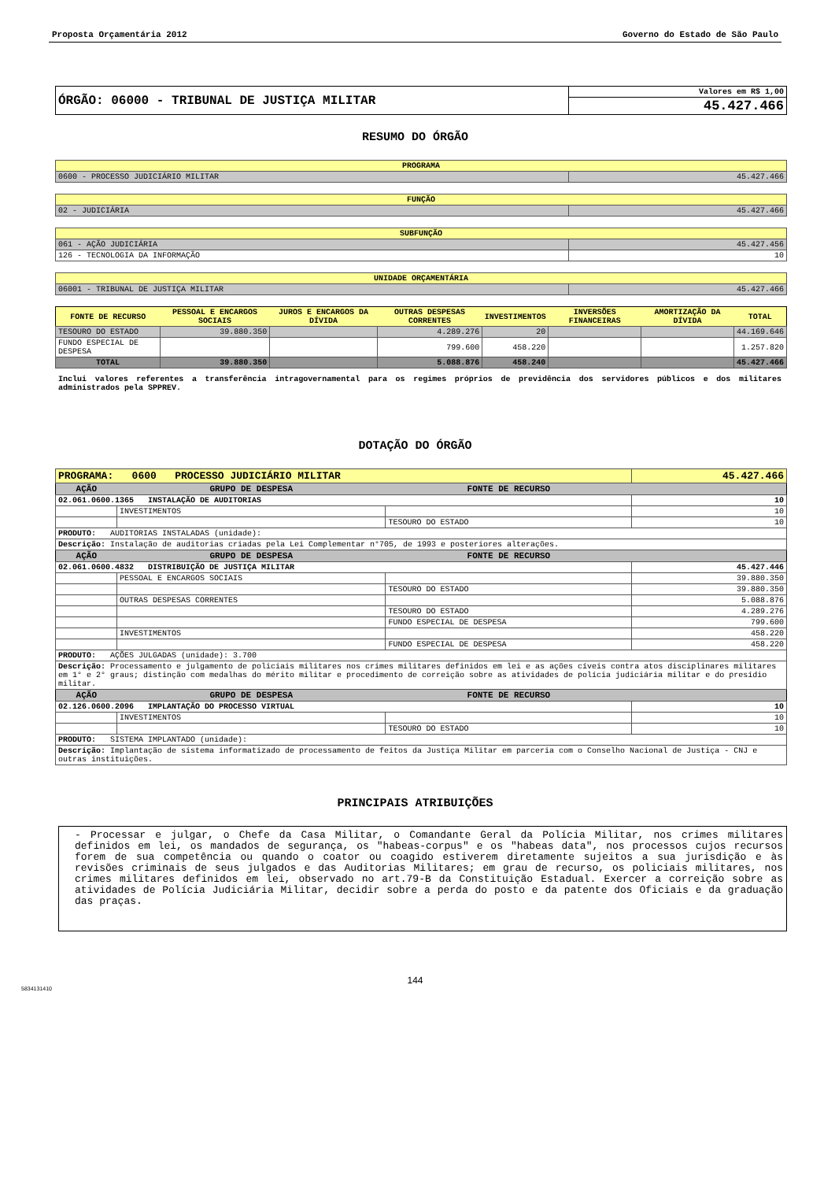Proposta Orçamentária 2012 Governo do Estado de São Paulo
| ÓRGÃO: 06000 - TRIBUNAL DE JUSTIÇA MILITAR | Valores em R$ 1,00 |
| | 45.427.466 |
RESUMO DO ÓRGÃO
| PROGRAMA | |
| 0600 - PROCESSO JUDICIÁRIO MILITAR | 45.427.466 |
| FUNÇÃO | |
| 02 - JUDICIÁRIA | 45.427.466 |
| SUBFUNÇÃO | |
| 061 - AÇÃO JUDICIÁRIA | 45.427.456 |
| 126 - TECNOLOGIA DA INFORMAÇÃO | 10 |
| UNIDADE ORÇAMENTÁRIA | |
| 06001 - TRIBUNAL DE JUSTIÇA MILITAR | 45.427.466 |
| FONTE DE RECURSO | PESSOAL E ENCARGOS SOCIAIS | JUROS E ENCARGOS DA DÍVIDA | OUTRAS DESPESAS CORRENTES | INVESTIMENTOS | INVERSÕES FINANCEIRAS | AMORTIZAÇÃO DA DÍVIDA | TOTAL |
| --- | --- | --- | --- | --- | --- | --- | --- |
| TESOURO DO ESTADO | 39.880.350 | | 4.289.276 | 20 | | | 44.169.646 |
| FUNDO ESPECIAL DE DESPESA | | | 799.600 | 458.220 | | | 1.257.820 |
| TOTAL | 39.880.350 | | 5.088.876 | 458.240 | | | 45.427.466 |
Inclui valores referentes a transferência intragovernamental para os regimes próprios de previdência dos servidores públicos e dos militares administrados pela SPPREV.
DOTAÇÃO DO ÓRGÃO
| PROGRAMA: 0600 PROCESSO JUDICIÁRIO MILITAR | | | 45.427.466 |
| AÇÃO | GRUPO DE DESPESA | FONTE DE RECURSO | |
| 02.061.0600.1365 INSTALAÇÃO DE AUDITORIAS | | | 10 |
| | INVESTIMENTOS | | 10 |
| | | TESOURO DO ESTADO | 10 |
| PRODUTO: AUDITORIAS INSTALADAS (unidade): | | | |
| Descrição: Instalação de auditorias criadas pela Lei Complementar n°705, de 1993 e posteriores alterações. | | | |
| AÇÃO | GRUPO DE DESPESA | FONTE DE RECURSO | |
| 02.061.0600.4832 DISTRIBUIÇÃO DE JUSTIÇA MILITAR | | | 45.427.446 |
| | PESSOAL E ENCARGOS SOCIAIS | | 39.880.350 |
| | | TESOURO DO ESTADO | 39.880.350 |
| | OUTRAS DESPESAS CORRENTES | | 5.088.876 |
| | | TESOURO DO ESTADO | 4.289.276 |
| | | FUNDO ESPECIAL DE DESPESA | 799.600 |
| | INVESTIMENTOS | | 458.220 |
| | | FUNDO ESPECIAL DE DESPESA | 458.220 |
| PRODUTO: AÇÕES JULGADAS (unidade): 3.700 | | | |
| Descrição: Processamento e julgamento de policiais militares nos crimes militares definidos em lei e as ações cíveis contra atos disciplinares militares em 1° e 2° graus; distinção com medalhas do mérito militar e procedimento de correição sobre as atividades de polícia judiciária militar e do presídio militar. | | | |
| AÇÃO | GRUPO DE DESPESA | FONTE DE RECURSO | |
| 02.126.0600.2096 IMPLANTAÇÃO DO PROCESSO VIRTUAL | | | 10 |
| | INVESTIMENTOS | | 10 |
| | | TESOURO DO ESTADO | 10 |
| PRODUTO: SISTEMA IMPLANTADO (unidade): | | | |
| Descrição: Implantação de sistema informatizado de processamento de feitos da Justiça Militar em parceria com o Conselho Nacional de Justiça - CNJ e outras instituições. | | | |
PRINCIPAIS ATRIBUIÇÕES
- Processar e julgar, o Chefe da Casa Militar, o Comandante Geral da Polícia Militar, nos crimes militares definidos em lei, os mandados de segurança, os "habeas-corpus" e os "habeas data", nos processos cujos recursos forem de sua competência ou quando o coator ou coagido estiverem diretamente sujeitos a sua jurisdição e às revisões criminais de seus julgados e das Auditorias Militares; em grau de recurso, os policiais militares, nos crimes militares definidos em lei, observado no art.79-B da Constituição Estadual. Exercer a correição sobre as atividades de Polícia Judiciária Militar, decidir sobre a perda do posto e da patente dos Oficiais e da graduação das praças.
144
5834131410